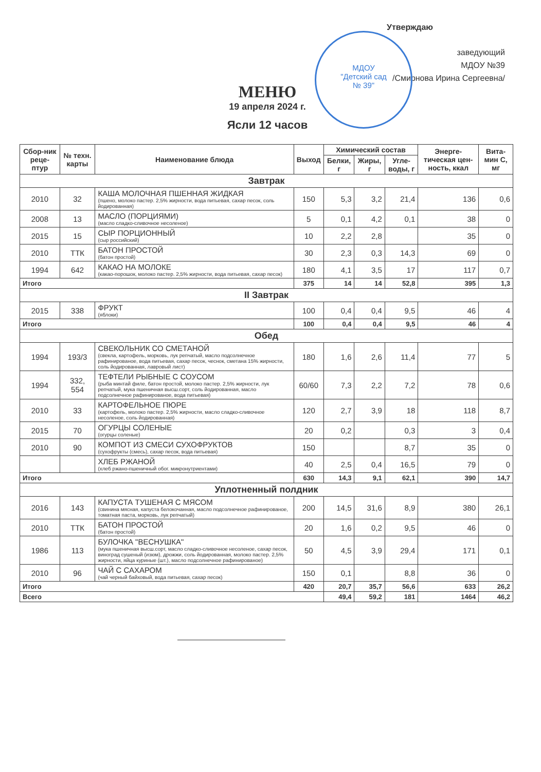Утверждаю
заведующий
МДОУ №39
/Смирнова Ирина Сергеевна/
МДОУ
"Детский сад
№ 39"
МЕНЮ
19 апреля 2024 г.
Ясли 12 часов
| Сбор-ник реце-птур | № техн. карты | Наименование блюда | Выход | Химический состав | | | Энерге-тическая цен-ность, ккал | Вита-мин С, мг |
| --- | --- | --- | --- | --- | --- | --- | --- | --- |
| | | | | Белки, г | Жиры, г | Угле-воды, г | | |
| Завтрак | | | | | | | | |
| 2010 | 32 | КАША МОЛОЧНАЯ ПШЕННАЯ ЖИДКАЯ (пшено, молоко пастер. 2,5% жирности, вода питьевая, сахар песок, соль йодированная) | 150 | 5,3 | 3,2 | 21,4 | 136 | 0,6 |
| 2008 | 13 | МАСЛО (ПОРЦИЯМИ) (масло сладко-сливочное несоленое) | 5 | 0,1 | 4,2 | 0,1 | 38 | 0 |
| 2015 | 15 | СЫР ПОРЦИОННЫЙ (сыр российский) | 10 | 2,2 | 2,8 | | 35 | 0 |
| 2010 | ТТК | БАТОН ПРОСТОЙ (батон простой) | 30 | 2,3 | 0,3 | 14,3 | 69 | 0 |
| 1994 | 642 | КАКАО НА МОЛОКЕ (какао-порошок, молоко пастер. 2,5% жирности, вода питьевая, сахар песок) | 180 | 4,1 | 3,5 | 17 | 117 | 0,7 |
| Итого | | | 375 | 14 | 14 | 52,8 | 395 | 1,3 |
| II Завтрак | | | | | | | | |
| 2015 | 338 | ФРУКТ (яблоки) | 100 | 0,4 | 0,4 | 9,5 | 46 | 4 |
| Итого | | | 100 | 0,4 | 0,4 | 9,5 | 46 | 4 |
| Обед | | | | | | | | |
| 1994 | 193/3 | СВЕКОЛЬНИК СО СМЕТАНОЙ (свекла, картофель, морковь, лук репчатый, масло подсолнечное рафинированое, вода питьевая, сахар песок, чеснок, сметана 15% жирности, соль йодированная, лавровый лист) | 180 | 1,6 | 2,6 | 11,4 | 77 | 5 |
| 1994 | 332, 554 | ТЕФТЕЛИ РЫБНЫЕ С СОУСОМ (рыба минтай филе, батон простой, молоко пастер. 2,5% жирности, лук репчатый, мука пшеничная высш.сорт, соль йодированная, масло подсолнечное рафинированое, вода питьевая) | 60/60 | 7,3 | 2,2 | 7,2 | 78 | 0,6 |
| 2010 | 33 | КАРТОФЕЛЬНОЕ ПЮРЕ (картофель, молоко пастер. 2,5% жирности, масло сладко-сливочное несоленое, соль йодированная) | 120 | 2,7 | 3,9 | 18 | 118 | 8,7 |
| 2015 | 70 | ОГУРЦЫ СОЛЕНЫЕ (огурцы соленые) | 20 | 0,2 | | 0,3 | 3 | 0,4 |
| 2010 | 90 | КОМПОТ ИЗ СМЕСИ СУХОФРУКТОВ (сухофрукты (смесь), сахар песок, вода питьевая) | 150 | | | 8,7 | 35 | 0 |
| | | ХЛЕБ РЖАНОЙ (хлеб ржано-пшеничный обог. микронутриентами) | 40 | 2,5 | 0,4 | 16,5 | 79 | 0 |
| Итого | | | 630 | 14,3 | 9,1 | 62,1 | 390 | 14,7 |
| Уплотненный полдник | | | | | | | | |
| 2016 | 143 | КАПУСТА ТУШЕНАЯ С МЯСОМ (свинина мясная, капуста белокочанная, масло подсолнечное рафинированое, томатная паста, морковь, лук репчатый) | 200 | 14,5 | 31,6 | 8,9 | 380 | 26,1 |
| 2010 | ТТК | БАТОН ПРОСТОЙ (батон простой) | 20 | 1,6 | 0,2 | 9,5 | 46 | 0 |
| 1986 | 113 | БУЛОЧКА "ВЕСНУШКА" (мука пшеничная высш.сорт, масло сладко-сливочное несоленое, сахар песок, виноград сушеный (изюм), дрожжи, соль йодированная, молоко пастер. 2,5% жирности, яйца куриные (шт.), масло подсолнечное рафинированое) | 50 | 4,5 | 3,9 | 29,4 | 171 | 0,1 |
| 2010 | 96 | ЧАЙ С САХАРОМ (чай черный байховый, вода питьевая, сахар песок) | 150 | 0,1 | | 8,8 | 36 | 0 |
| Итого | | | 420 | 20,7 | 35,7 | 56,6 | 633 | 26,2 |
| Всего | | | | 49,4 | 59,2 | 181 | 1464 | 46,2 |